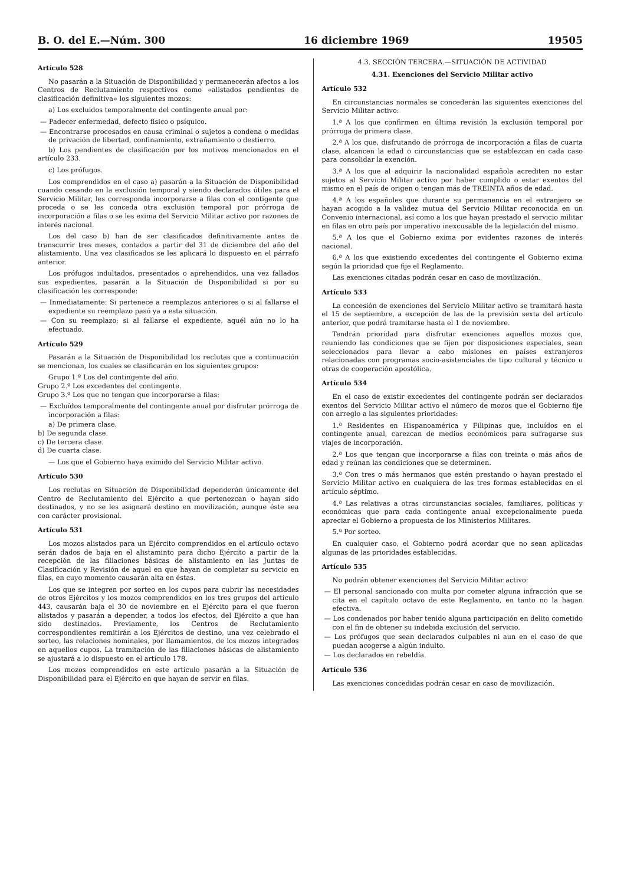B. O. del E.—Núm. 300 16 diciembre 1969 19505
Artículo 528
No pasarán a la Situación de Disponibilidad y permanecerán afectos a los Centros de Reclutamiento respectivos como «alistados pendientes de clasificación definitiva» los siguientes mozos:
a) Los excluidos temporalmente del contingente anual por:
— Padecer enfermedad, defecto físico o psíquico.
— Encontrarse procesados en causa criminal o sujetos a condena o medidas de privación de libertad, confinamiento, extrañamiento o destierro.
b) Los pendientes de clasificación por los motivos mencionados en el artículo 233.
c) Los prófugos.
Los comprendidos en el caso a) pasarán a la Situación de Disponibilidad cuando cesando en la exclusión temporal y siendo declarados útiles para el Servicio Militar, les corresponda incorporarse a filas con el contigente que proceda o se les conceda otra exclusión temporal por prórroga de incorporación a filas o se les exima del Servicio Militar activo por razones de interés nacional.
Los del caso b) han de ser clasificados definitivamente antes de transcurrir tres meses, contados a partir del 31 de diciembre del año del alistamiento. Una vez clasificados se les aplicará lo dispuesto en el párrafo anterior.
Los prófugos indultados, presentados o aprehendidos, una vez fallados sus expedientes, pasarán a la Situación de Disponibilidad si por su clasificación les corresponde:
— Inmediatamente: Si pertenece a reemplazos anteriores o si al fallarse el expediente su reemplazo pasó ya a esta situación.
— Con su reemplazo; si al fallarse el expediente, aquél aún no lo ha efectuado.
Artículo 529
Pasarán a la Situación de Disponibilidad los reclutas que a continuación se mencionan, los cuales se clasificarán en los siguientes grupos:
Grupo 1.º Los del contingente del año.
Grupo 2.º Los excedentes del contingente.
Grupo 3.º Los que no tengan que incorporarse a filas:
— Excluídos temporalmente del contingente anual por disfrutar prórroga de incorporación a filas:
a) De primera clase.
b) De segunda clase.
c) De tercera clase.
d) De cuarta clase.
— Los que el Gobierno haya eximido del Servicio Militar activo.
Artículo 530
Los reclutas en Situación de Disponibilidad dependerán únicamente del Centro de Reclutamiento del Ejército a que pertenezcan o hayan sido destinados, y no se les asignará destino en movilización, aunque éste sea con carácter provisional.
Artículo 531
Los mozos alistados para un Ejército comprendidos en el artículo octavo serán dados de baja en el alistaminto para dicho Ejército a partir de la recepción de las filiaciones básicas de alistamiento en las Juntas de Clasificación y Revisión de aquel en que hayan de completar su servicio en filas, en cuyo momento causarán alta en éstas.
Los que se integren por sorteo en los cupos para cubrir las necesidades de otros Ejércitos y los mozos comprendidos en los tres grupos del artículo 443, causarán baja el 30 de noviembre en el Ejército para el que fueron alistados y pasarán a depender, a todos los efectos, del Ejército a que han sido destinados. Previamente, los Centros de Reclutamiento correspondientes remitirán a los Ejércitos de destino, una vez celebrado el sorteo, las relaciones nominales, por llamamientos, de los mozos integrados en aquellos cupos. La tramitación de las filiaciones básicas de alistamiento se ajustará a lo dispuesto en el artículo 178.
Los mozos comprendidos en este artículo pasarán a la Situación de Disponibilidad para el Ejército en que hayan de servir en filas.
4.3. SECCIÓN TERCERA.—SITUACIÓN DE ACTIVIDAD
4.31. Exenciones del Servicio Militar activo
Artículo 532
En circunstancias normales se concederán las siguientes exenciones del Servicio Militar activo:
1.ª A los que confirmen en última revisión la exclusión temporal por prórroga de primera clase.
2.ª A los que, disfrutando de prórroga de incorporación a filas de cuarta clase, alcancen la edad o circunstancias que se establezcan en cada caso para consolidar la exención.
3.ª A los que al adquirir la nacionalidad española acrediten no estar sujetos al Servicio Militar activo por haber cumplido o estar exentos del mismo en el país de origen o tengan más de TREINTA años de edad.
4.ª A los españoles que durante su permanencia en el extranjero se hayan acogido a la validez mutua del Servicio Militar reconocida en un Convenio internacional, así como a los que hayan prestado el servicio militar en filas en otro país por imperativo inexcusable de la legislación del mismo.
5.ª A los que el Gobierno exima por evidentes razones de interés nacional.
6.ª A los que existiendo excedentes del contingente el Gobierno exima según la prioridad que fije el Reglamento.
Las exenciones citadas podrán cesar en caso de movilización.
Artículo 533
La concesión de exenciones del Servicio Militar activo se tramitará hasta el 15 de septiembre, a excepción de las de la previsión sexta del artículo anterior, que podrá tramitarse hasta el 1 de noviembre.
Tendrán prioridad para disfrutar exenciones aquellos mozos que, reuniendo las condiciones que se fijen por disposiciones especiales, sean seleccionados para llevar a cabo misiones en países extranjeros relacionadas con programas socio-asistenciales de tipo cultural y técnico u otras de cooperación apostólica.
Artículo 534
En el caso de existir excedentes del contingente podrán ser declarados exentos del Servicio Militar activo el número de mozos que el Gobierno fije con arreglo a las siguientes prioridades:
1.ª Residentes en Hispanoamérica y Filipinas que, incluídos en el contingente anual, carezcan de medios económicos para sufragarse sus viajes de incorporación.
2.ª Los que tengan que incorporarse a filas con treinta o más años de edad y reúnan las condiciones que se determinen.
3.ª Con tres o más hermanos que estén prestando o hayan prestado el Servicio Militar activo en cualquiera de las tres formas establecidas en el artículo séptimo.
4.ª Las relativas a otras circunstancias sociales, familiares, políticas y económicas que para cada contingente anual excepcionalmente pueda apreciar el Gobierno a propuesta de los Ministerios Militares.
5.ª Por sorteo.
En cualquier caso, el Gobierno podrá acordar que no sean aplicadas algunas de las prioridades establecidas.
Artículo 535
No podrán obtener exenciones del Servicio Militar activo:
— El personal sancionado con multa por cometer alguna infracción que se cita en el capítulo octavo de este Reglamento, en tanto no la hagan efectiva.
— Los condenados por haber tenido alguna participación en delito cometido con el fin de obtener su indebida exclusión del servicio.
— Los prófugos que sean declarados culpables ni aun en el caso de que puedan acogerse a algún indulto.
— Los declarados en rebeldía.
Artículo 536
Las exenciones concedidas podrán cesar en caso de movilización.